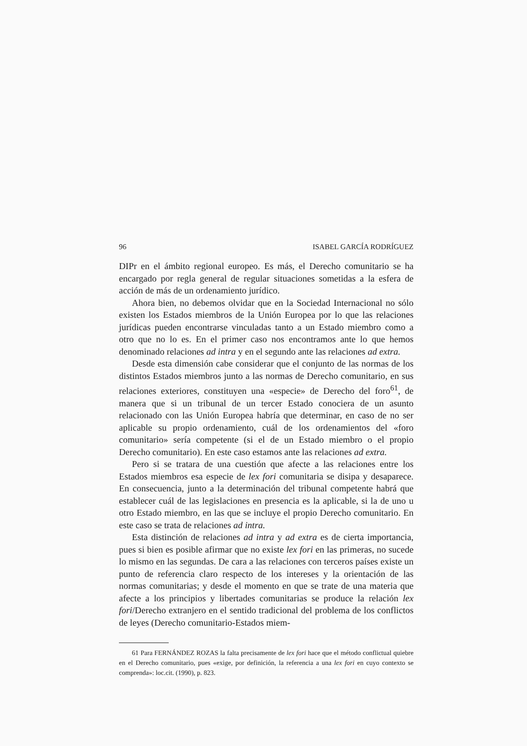96 ISABEL GARCÍA RODRÍGUEZ
DIPr en el ámbito regional europeo. Es más, el Derecho comunitario se ha encargado por regla general de regular situaciones sometidas a la esfera de acción de más de un ordenamiento jurídico.
Ahora bien, no debemos olvidar que en la Sociedad Internacional no sólo existen los Estados miembros de la Unión Europea por lo que las relaciones jurídicas pueden encontrarse vinculadas tanto a un Estado miembro como a otro que no lo es. En el primer caso nos encontramos ante lo que hemos denominado relaciones ad intra y en el segundo ante las relaciones ad extra.
Desde esta dimensión cabe considerar que el conjunto de las normas de los distintos Estados miembros junto a las normas de Derecho comunitario, en sus relaciones exteriores, constituyen una «especie» de Derecho del foro<sup>61</sup>, de manera que si un tribunal de un tercer Estado conociera de un asunto relacionado con las Unión Europea habría que determinar, en caso de no ser aplicable su propio ordenamiento, cuál de los ordenamientos del «foro comunitario» sería competente (si el de un Estado miembro o el propio Derecho comunitario). En este caso estamos ante las relaciones ad extra.
Pero si se tratara de una cuestión que afecte a las relaciones entre los Estados miembros esa especie de lex fori comunitaria se disipa y desaparece. En consecuencia, junto a la determinación del tribunal competente habrá que establecer cuál de las legislaciones en presencia es la aplicable, si la de uno u otro Estado miembro, en las que se incluye el propio Derecho comunitario. En este caso se trata de relaciones ad intra.
Esta distinción de relaciones ad intra y ad extra es de cierta importancia, pues si bien es posible afirmar que no existe lex fori en las primeras, no sucede lo mismo en las segundas. De cara a las relaciones con terceros países existe un punto de referencia claro respecto de los intereses y la orientación de las normas comunitarias; y desde el momento en que se trate de una materia que afecte a los principios y libertades comunitarias se produce la relación lex fori/Derecho extranjero en el sentido tradicional del problema de los conflictos de leyes (Derecho comunitario-Estados miem-
61 Para FERNÁNDEZ ROZAS la falta precisamente de lex fori hace que el método conflictual quiebre en el Derecho comunitario, pues «exige, por definición, la referencia a una lex fori en cuyo contexto se comprenda»: loc.cit. (1990), p. 823.